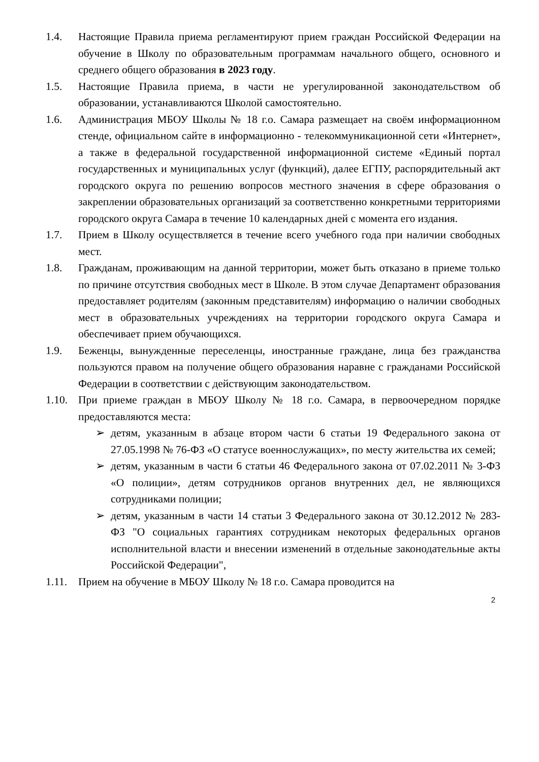1.4. Настоящие Правила приема регламентируют прием граждан Российской Федерации на обучение в Школу по образовательным программам начального общего, основного и среднего общего образования в 2023 году.
1.5. Настоящие Правила приема, в части не урегулированной законодательством об образовании, устанавливаются Школой самостоятельно.
1.6. Администрация МБОУ Школы № 18 г.о. Самара размещает на своём информационном стенде, официальном сайте в информационно - телекоммуникационной сети «Интернет», а также в федеральной государственной информационной системе «Единый портал государственных и муниципальных услуг (функций), далее ЕГПУ, распорядительный акт городского округа по решению вопросов местного значения в сфере образования о закреплении образовательных организаций за соответственно конкретными территориями городского округа Самара в течение 10 календарных дней с момента его издания.
1.7. Прием в Школу осуществляется в течение всего учебного года при наличии свободных мест.
1.8. Гражданам, проживающим на данной территории, может быть отказано в приеме только по причине отсутствия свободных мест в Школе. В этом случае Департамент образования предоставляет родителям (законным представителям) информацию о наличии свободных мест в образовательных учреждениях на территории городского округа Самара и обеспечивает прием обучающихся.
1.9. Беженцы, вынужденные переселенцы, иностранные граждане, лица без гражданства пользуются правом на получение общего образования наравне с гражданами Российской Федерации в соответствии с действующим законодательством.
1.10.
При приеме граждан в МБОУ Школу № 18 г.о. Самара, в первоочередном порядке предоставляются места:
➢ детям, указанным в абзаце втором части 6 статьи 19 Федерального закона от 27.05.1998 № 76-ФЗ «О статусе военнослужащих», по месту жительства их семей;
➢ детям, указанным в части 6 статьи 46 Федерального закона от 07.02.2011 № 3-ФЗ «О полиции», детям сотрудников органов внутренних дел, не являющихся сотрудниками полиции;
➢ детям, указанным в части 14 статьи 3 Федерального закона от 30.12.2012 № 283-ФЗ "О социальных гарантиях сотрудникам некоторых федеральных органов исполнительной власти и внесении изменений в отдельные законодательные акты Российской Федерации",
1.11.
Прием на обучение в МБОУ Школу № 18 г.о. Самара проводится на
2